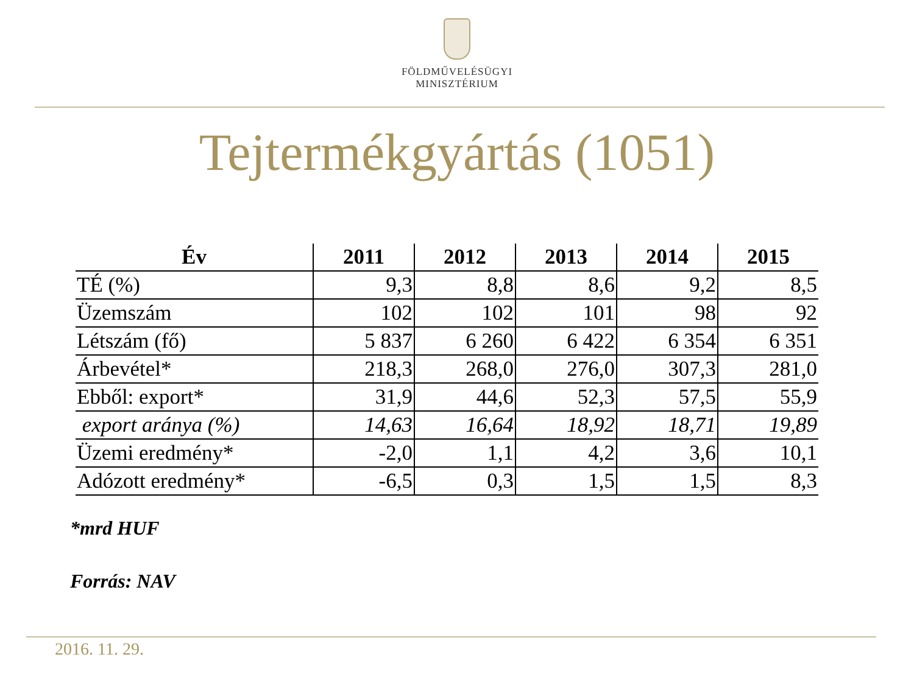FÖLDMŰVELÉSÜGYI
MINISZTÉRIUM
Tejtermékgyártás (1051)
| Év | 2011 | 2012 | 2013 | 2014 | 2015 |
| --- | --- | --- | --- | --- | --- |
| TÉ (%) | 9,3 | 8,8 | 8,6 | 9,2 | 8,5 |
| Üzemszám | 102 | 102 | 101 | 98 | 92 |
| Létszám (fő) | 5 837 | 6 260 | 6 422 | 6 354 | 6 351 |
| Árbevétel* | 218,3 | 268,0 | 276,0 | 307,3 | 281,0 |
| Ebből: export* | 31,9 | 44,6 | 52,3 | 57,5 | 55,9 |
| export aránya (%) | 14,63 | 16,64 | 18,92 | 18,71 | 19,89 |
| Üzemi eredmény* | -2,0 | 1,1 | 4,2 | 3,6 | 10,1 |
| Adózott eredmény* | -6,5 | 0,3 | 1,5 | 1,5 | 8,3 |
*mrd HUF
Forrás: NAV
2016. 11. 29.